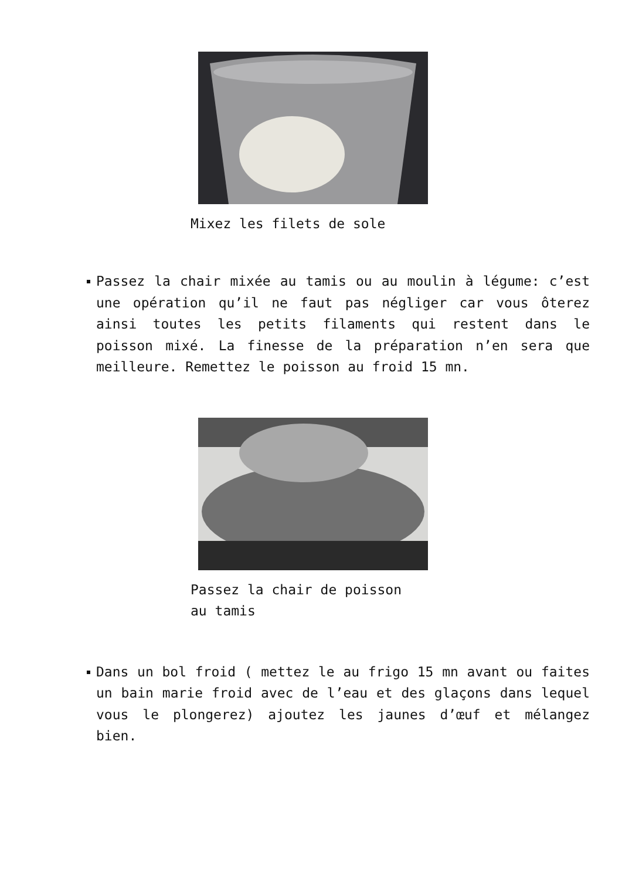Mixez les filets de sole
Passez la chair mixée au tamis ou au moulin à légume: c’est une opération qu’il ne faut pas négliger car vous ôterez ainsi toutes les petits filaments qui restent dans le poisson mixé. La finesse de la préparation n’en sera que meilleure. Remettez le poisson au froid 15 mn.
Passez la chair de poisson
au tamis
Dans un bol froid ( mettez le au frigo 15 mn avant ou faites un bain marie froid avec de l’eau et des glaçons dans lequel vous le plongerez) ajoutez les jaunes d’œuf et mélangez bien.